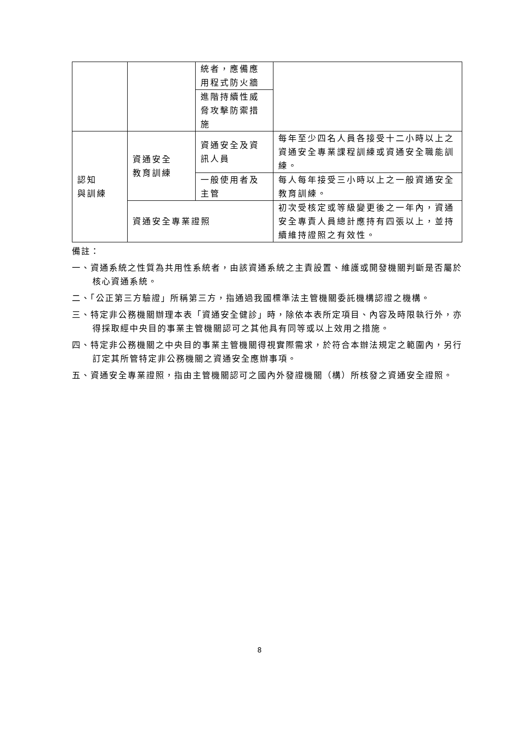| | | 統者，應備應用程式防火牆 | |
| | | 進階持續性威脅攻擊防禦措施 | |
| 認知 與訓練 | 資通安全 教育訓練 | 資通安全及資訊人員 | 每年至少四名人員各接受十二小時以上之資通安全專業課程訓練或資通安全職能訓練。 |
| | | 一般使用者及主管 | 每人每年接受三小時以上之一般資通安全教育訓練。 |
| | 資通安全專業證照 | | 初次受核定或等級變更後之一年內，資通安全專責人員總計應持有四張以上，並持續維持證照之有效性。 |
備註：
一、資通系統之性質為共用性系統者，由該資通系統之主責設置、維護或開發機關判斷是否屬於核心資通系統。
二、「公正第三方驗證」所稱第三方，指通過我國標準法主管機關委託機構認證之機構。
三、特定非公務機關辦理本表「資通安全健診」時，除依本表所定項目、內容及時限執行外，亦得採取經中央目的事業主管機關認可之其他具有同等或以上效用之措施。
四、特定非公務機關之中央目的事業主管機關得視實際需求，於符合本辦法規定之範圍內，另行訂定其所管特定非公務機關之資通安全應辦事項。
五、資通安全專業證照，指由主管機關認可之國內外發證機關（構）所核發之資通安全證照。
8